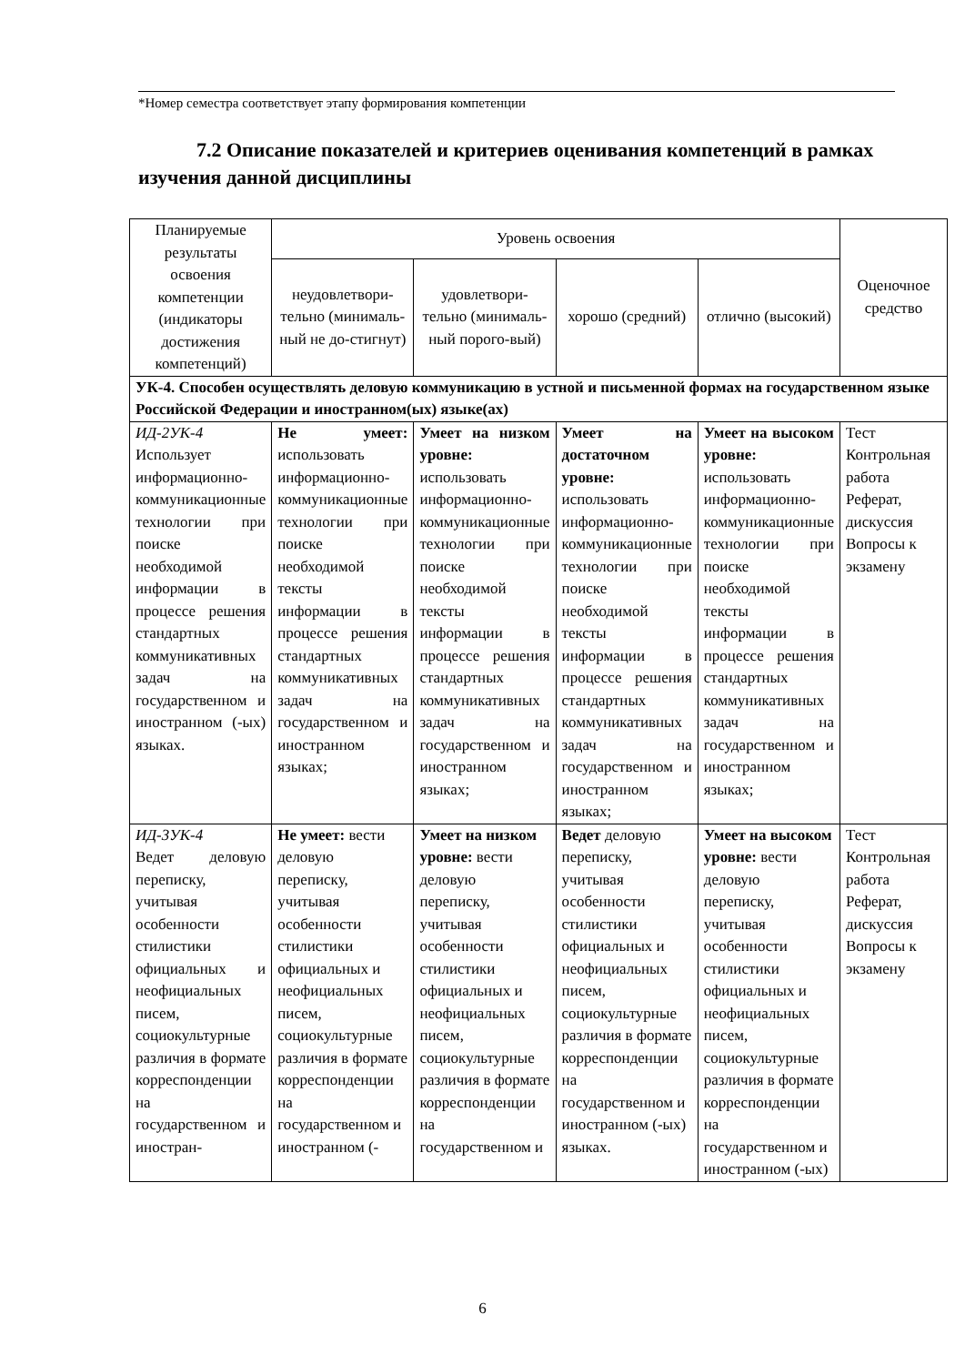*Номер семестра соответствует этапу формирования компетенции
7.2 Описание показателей и критериев оценивания компетенций в рамках изучения данной дисциплины
| Планируемые результаты освоения компетенции (индикаторы достижения компетенций) | Уровень освоения | | | | Оценочное средство |
| --- | --- | --- | --- | --- | --- |
| | неудовлетвори-тельно (минималь-ный не до-стигнут) | удовлетвори-тельно (минималь-ный порого-вый) | хорошо (средний) | отлично (высокий) | |
| УК-4. Способен осуществлять деловую коммуникацию в устной и письменной формах на государственном языке Российской Федерации и иностранном(ых) языке(ах) | | | | | |
| ИД-2УК-4 Использует информационно-коммуникационные технологии при поиске необходимой информации в процессе решения стандартных коммуникативных задач на государственном и иностранном (-ых) языках. | Не умеет: использовать информационно-коммуникационные технологии при поиске необходимой тексты информации в процессе решения стандартных коммуникативных задач на государственном и иностранном языках; | Умеет на низком уровне: использовать информационно-коммуникационные технологии при поиске необходимой тексты информации в процессе решения стандартных коммуникативных задач на государственном и иностранном языках; | Умеет на достаточном уровне: использовать информационно-коммуникационные технологии при поиске необходимой тексты информации в процессе решения стандартных коммуникативных задач на государственном и иностранном языках; | Умеет на высоком уровне: использовать информационно-коммуникационные технологии при поиске необходимой тексты информации в процессе решения стандартных коммуникативных задач на государственном и иностранном языках; | Тест Контрольная работа Реферат, дискуссия Вопросы к экзамену |
| ИД-3УК-4 Ведет деловую переписку, учитывая особенности стилистики официальных и неофициальных писем, социокультурные различия в формате корреспонденции на государственном и иностран- | Не умеет: вести деловую переписку, учитывая особенности стилистики официальных и неофициальных писем, социокультурные различия в формате корреспонденции на государственном и иностранном (- | Умеет на низком уровне: вести деловую переписку, учитывая особенности стилистики официальных и неофициальных писем, социокультурные различия в формате корреспонденции на государственном и | Ведет деловую переписку, учитывая особенности стилистики официальных и неофициальных писем, социокультурные различия в формате корреспонденции на государственном и иностранном (-ых) языках. | Умеет на высоком уровне: вести деловую переписку, учитывая особенности стилистики официальных и неофициальных писем, социокультурные различия в формате корреспонденции на государственном и иностранном (-ых) | Тест Контрольная работа Реферат, дискуссия Вопросы к экзамену |
6